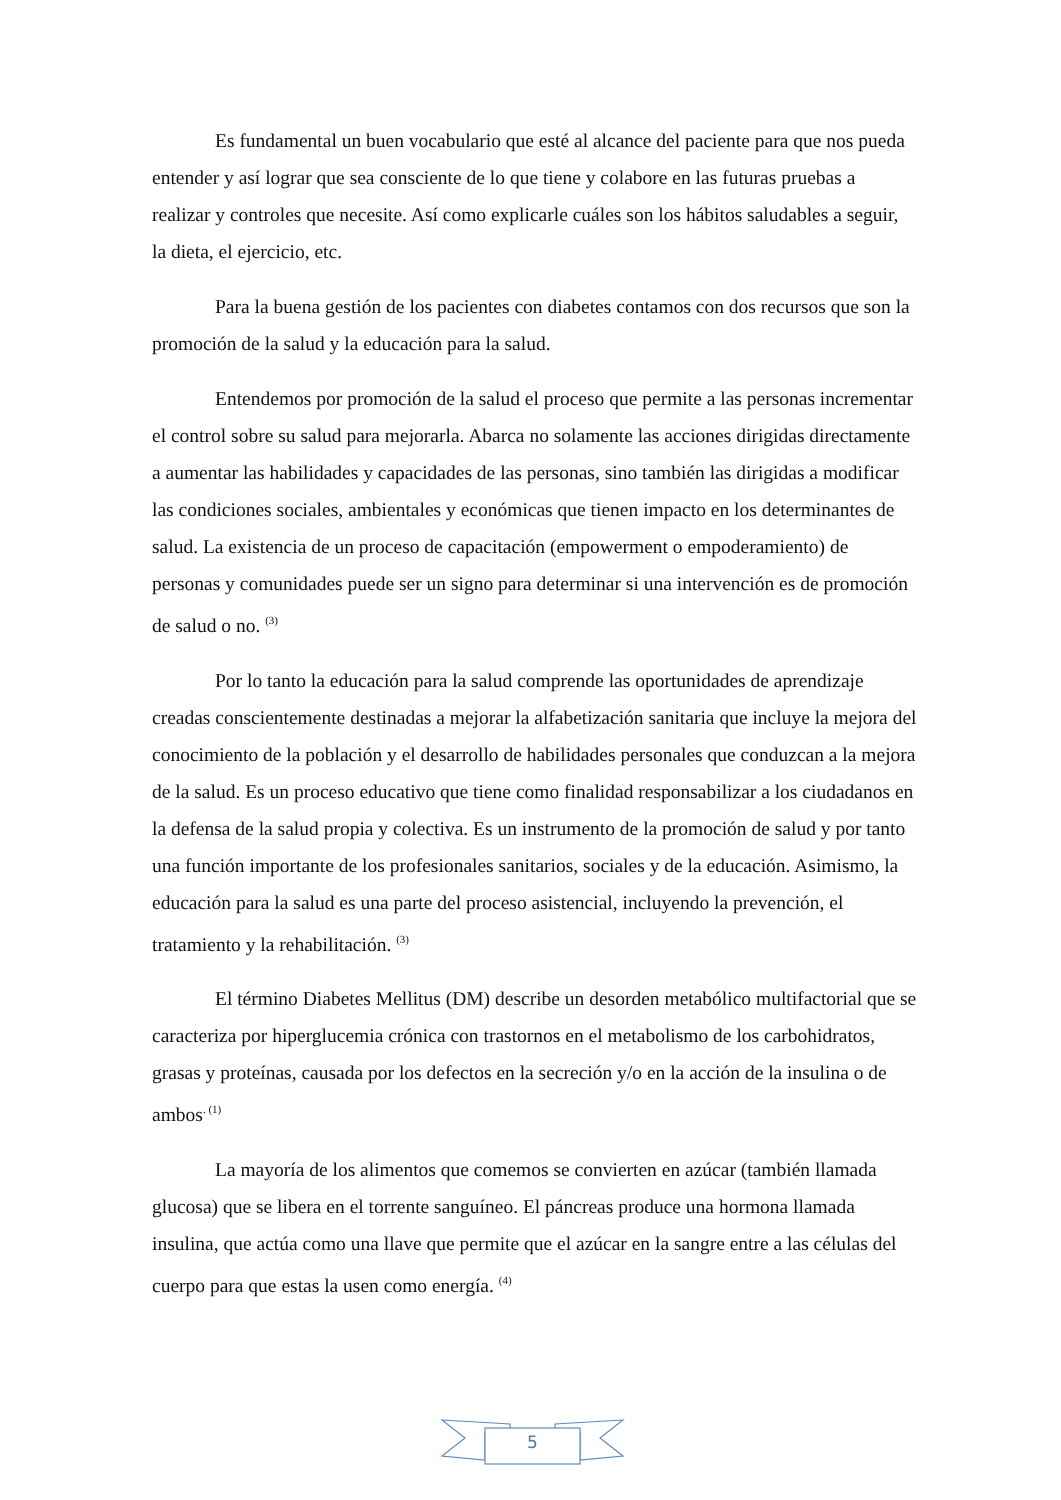Es fundamental un buen vocabulario que esté al alcance del paciente para que nos pueda entender y así lograr que sea consciente de lo que tiene y colabore en las futuras pruebas a realizar y controles que necesite. Así como explicarle cuáles son los hábitos saludables a seguir, la dieta, el ejercicio, etc.
Para la buena gestión de los pacientes con diabetes contamos con dos recursos que son la promoción de la salud y la educación para la salud.
Entendemos por promoción de la salud el proceso que permite a las personas incrementar el control sobre su salud para mejorarla. Abarca no solamente las acciones dirigidas directamente a aumentar las habilidades y capacidades de las personas, sino también las dirigidas a modificar las condiciones sociales, ambientales y económicas que tienen impacto en los determinantes de salud. La existencia de un proceso de capacitación (empowerment o empoderamiento) de personas y comunidades puede ser un signo para determinar si una intervención es de promoción de salud o no. <sup>(3)</sup>
Por lo tanto la educación para la salud comprende las oportunidades de aprendizaje creadas conscientemente destinadas a mejorar la alfabetización sanitaria que incluye la mejora del conocimiento de la población y el desarrollo de habilidades personales que conduzcan a la mejora de la salud. Es un proceso educativo que tiene como finalidad responsabilizar a los ciudadanos en la defensa de la salud propia y colectiva. Es un instrumento de la promoción de salud y por tanto una función importante de los profesionales sanitarios, sociales y de la educación. Asimismo, la educación para la salud es una parte del proceso asistencial, incluyendo la prevención, el tratamiento y la rehabilitación. <sup>(3)</sup>
El término Diabetes Mellitus (DM) describe un desorden metabólico multifactorial que se caracteriza por hiperglucemia crónica con trastornos en el metabolismo de los carbohidratos, grasas y proteínas, causada por los defectos en la secreción y/o en la acción de la insulina o de ambos<sup>. (1)</sup>
La mayoría de los alimentos que comemos se convierten en azúcar (también llamada glucosa) que se libera en el torrente sanguíneo. El páncreas produce una hormona llamada insulina, que actúa como una llave que permite que el azúcar en la sangre entre a las células del cuerpo para que estas la usen como energía. <sup>(4)</sup>
5